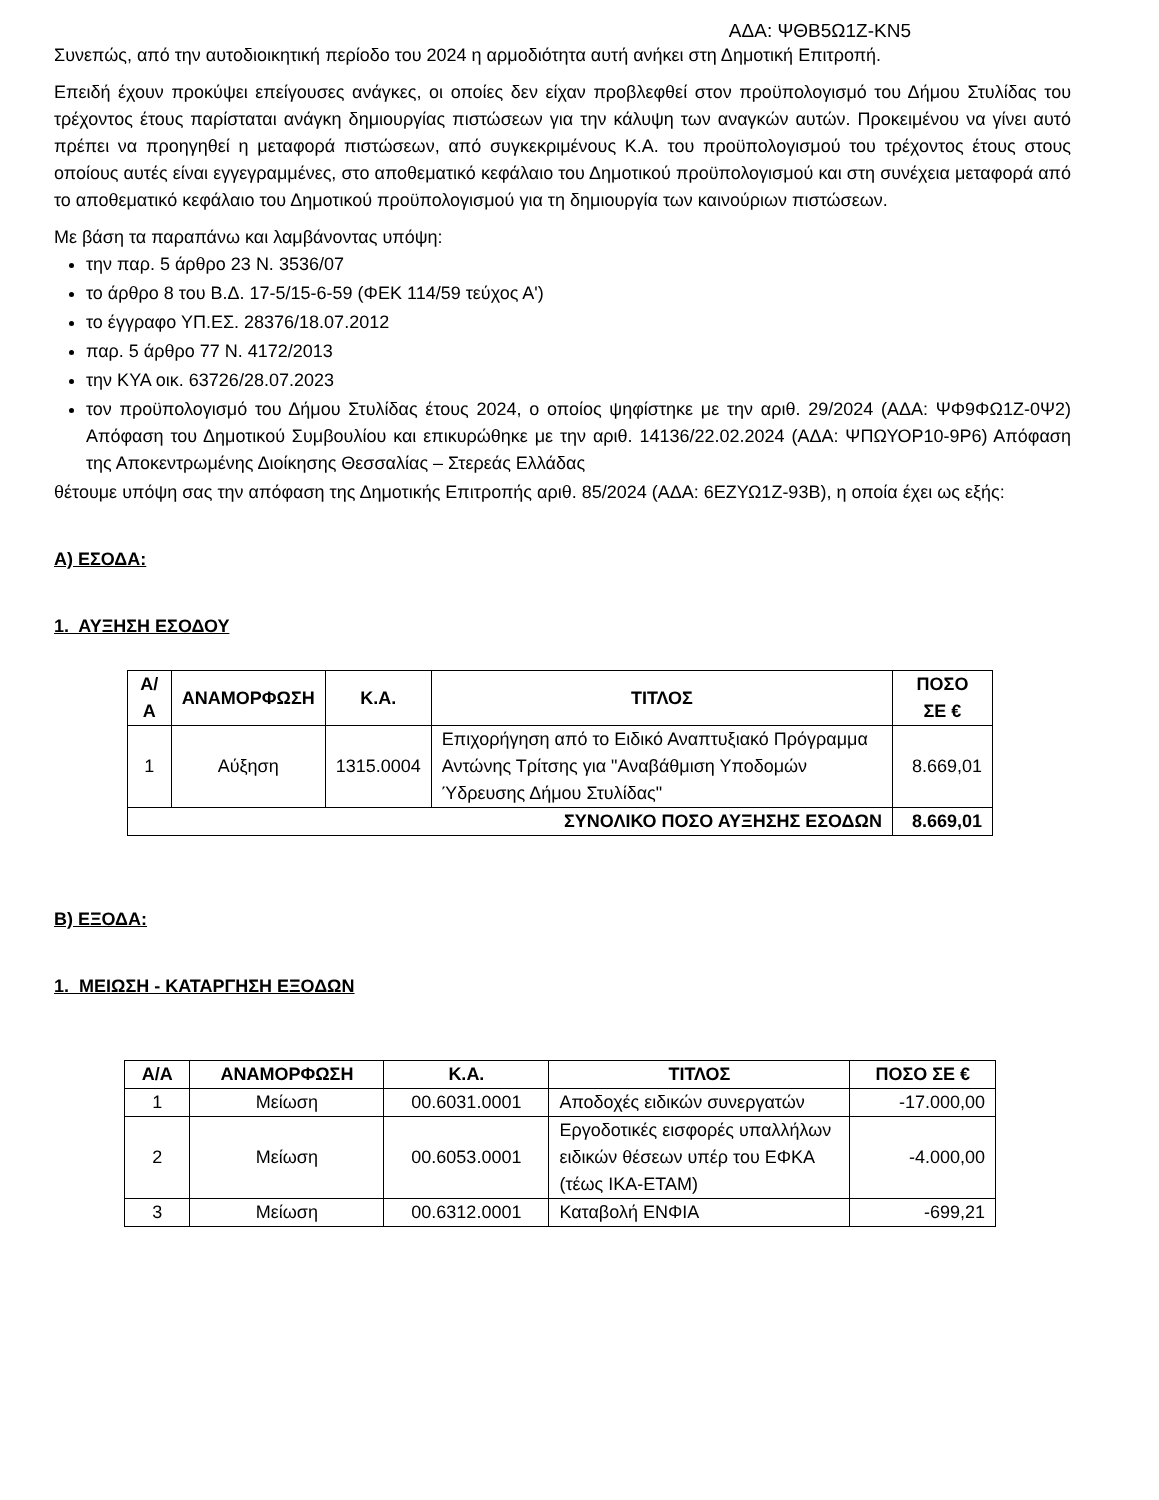ΑΔΑ: ΨΘΒ5Ω1Ζ-ΚΝ5
Συνεπώς, από την αυτοδιοικητική περίοδο του 2024 η αρμοδιότητα αυτή ανήκει στη Δημοτική Επιτροπή.
Επειδή έχουν προκύψει επείγουσες ανάγκες, οι οποίες δεν είχαν προβλεφθεί στον προϋπολογισμό του Δήμου Στυλίδας του τρέχοντος έτους παρίσταται ανάγκη δημιουργίας πιστώσεων για την κάλυψη των αναγκών αυτών. Προκειμένου να γίνει αυτό πρέπει να προηγηθεί η μεταφορά πιστώσεων, από συγκεκριμένους Κ.Α. του προϋπολογισμού του τρέχοντος έτους στους οποίους αυτές είναι εγγεγραμμένες, στο αποθεματικό κεφάλαιο του Δημοτικού προϋπολογισμού και στη συνέχεια μεταφορά από το αποθεματικό κεφάλαιο του Δημοτικού προϋπολογισμού για τη δημιουργία των καινούριων πιστώσεων.
Με βάση τα παραπάνω και λαμβάνοντας υπόψη:
την παρ. 5 άρθρο 23 Ν. 3536/07
το άρθρο 8 του Β.Δ. 17-5/15-6-59 (ΦΕΚ 114/59 τεύχος Α')
το έγγραφο ΥΠ.ΕΣ. 28376/18.07.2012
παρ. 5 άρθρο 77 Ν. 4172/2013
την ΚΥΑ οικ. 63726/28.07.2023
τον προϋπολογισμό του Δήμου Στυλίδας έτους 2024, ο οποίος ψηφίστηκε με την αριθ. 29/2024 (ΑΔΑ: ΨΦ9ΦΩ1Ζ-0Ψ2) Απόφαση του Δημοτικού Συμβουλίου και επικυρώθηκε με την αριθ. 14136/22.02.2024 (ΑΔΑ: ΨΠΩΥΟΡ10-9Ρ6) Απόφαση της Αποκεντρωμένης Διοίκησης Θεσσαλίας – Στερεάς Ελλάδας
θέτουμε υπόψη σας την απόφαση της Δημοτικής Επιτροπής αριθ. 85/2024 (ΑΔΑ: 6ΕΖΥΩ1Ζ-93Β), η οποία έχει ως εξής:
Α) ΕΣΟΔΑ:
1. ΑΥΞΗΣΗ ΕΣΟΔΟΥ
| Α/Α | ΑΝΑΜΟΡΦΩΣΗ | Κ.Α. | ΤΙΤΛΟΣ | ΠΟΣΟ ΣΕ € |
| --- | --- | --- | --- | --- |
| 1 | Αύξηση | 1315.0004 | Επιχορήγηση από το Ειδικό Αναπτυξιακό Πρόγραμμα Αντώνης Τρίτσης για "Αναβάθμιση Υποδομών Ύδρευσης Δήμου Στυλίδας" | 8.669,01 |
| ΣΥΝΟΛΙΚΟ ΠΟΣΟ ΑΥΞΗΣΗΣ ΕΣΟΔΩΝ | | | | 8.669,01 |
Β) ΕΞΟΔΑ:
1. ΜΕΙΩΣΗ - ΚΑΤΑΡΓΗΣΗ ΕΞΟΔΩΝ
| Α/Α | ΑΝΑΜΟΡΦΩΣΗ | Κ.Α. | ΤΙΤΛΟΣ | ΠΟΣΟ ΣΕ € |
| --- | --- | --- | --- | --- |
| 1 | Μείωση | 00.6031.0001 | Αποδοχές ειδικών συνεργατών | -17.000,00 |
| 2 | Μείωση | 00.6053.0001 | Εργοδοτικές εισφορές υπαλλήλων ειδικών θέσεων υπέρ του ΕΦΚΑ (τέως ΙΚΑ-ΕΤΑΜ) | -4.000,00 |
| 3 | Μείωση | 00.6312.0001 | Καταβολή ΕΝΦΙΑ | -699,21 |